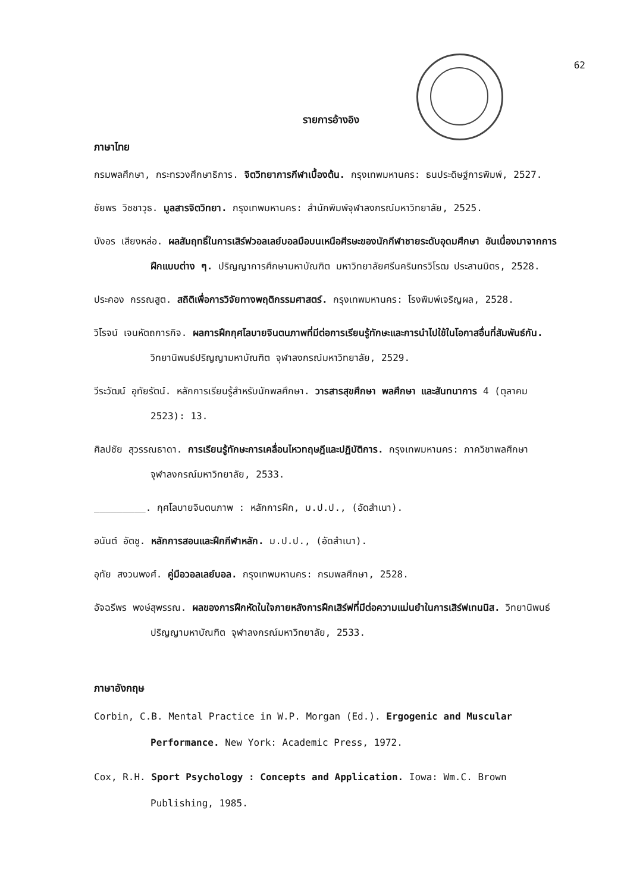62
รายการอ้างอิง
ภาษาไทย
กรมพลศึกษา, กระทรวงศึกษาธิการ. จิตวิทยาการกีฬาเบื้องต้น. กรุงเทพมหานคร: ธนประดิษฐ์การพิมพ์, 2527.
ชัยพร วิชชาวุธ. มูลสารจิตวิทยา. กรุงเทพมหานคร: สำนักพิมพ์จุฬาลงกรณ์มหาวิทยาลัย, 2525.
บังอร เสียงหล่อ. ผลสัมฤทธิ์ในการเสิร์ฟวอลเลย์บอลมือบนเหนือศีรษะของนักกีฬาชายระดับอุดมศึกษา อันเนื่องมาจากการฝึกแบบต่าง ๆ. ปริญญาการศึกษามหาบัณฑิต มหาวิทยาลัยศรีนครินทรวิโรฒ ประสานมิตร, 2528.
ประคอง กรรณสูต. สถิติเพื่อการวิจัยทางพฤติกรรมศาสตร์. กรุงเทพมหานคร: โรงพิมพ์เจริญผล, 2528.
วิโรจน์ เจนหัตถการกิจ. ผลการฝึกกุศโลบายจินตนภาพที่มีต่อการเรียนรู้ทักษะและการนำไปใช้ในโอกาสอื่นที่สัมพันธ์กัน. วิทยานิพนธ์ปริญญามหาบัณฑิต จุฬาลงกรณ์มหาวิทยาลัย, 2529.
วีระวัฒน์ อุทัยรัตน์. หลักการเรียนรู้สำหรับนักพลศึกษา. วารสารสุขศึกษา พลศึกษา และสันทนาการ 4 (ตุลาคม 2523): 13.
ศิลปชัย สุวรรณธาดา. การเรียนรู้ทักษะการเคลื่อนไหวทฤษฎีและปฏิบัติการ. กรุงเทพมหานคร: ภาควิชาพลศึกษา จุฬาลงกรณ์มหาวิทยาลัย, 2533.
_________. กุศโลบายจินตนภาพ : หลักการฝึก, ม.ป.ป., (อัดสำเนา).
อนันต์ อัตชู. หลักการสอนและฝึกกีฬาหลัก. ม.ป.ป., (อัดสำเนา).
อุทัย สงวนพงศ์. คู่มือวอลเลย์บอล. กรุงเทพมหานคร: กรมพลศึกษา, 2528.
อัจฉรีพร พงษ์สุพรรณ. ผลของการฝึกหัดในใจภายหลังการฝึกเสิร์ฟที่มีต่อความแม่นยำในการเสิร์ฟเทนนิส. วิทยานิพนธ์ปริญญามหาบัณฑิต จุฬาลงกรณ์มหาวิทยาลัย, 2533.
ภาษาอังกฤษ
Corbin, C.B. Mental Practice in W.P. Morgan (Ed.). Ergogenic and Muscular Performance. New York: Academic Press, 1972.
Cox, R.H. Sport Psychology : Concepts and Application. Iowa: Wm.C. Brown Publishing, 1985.